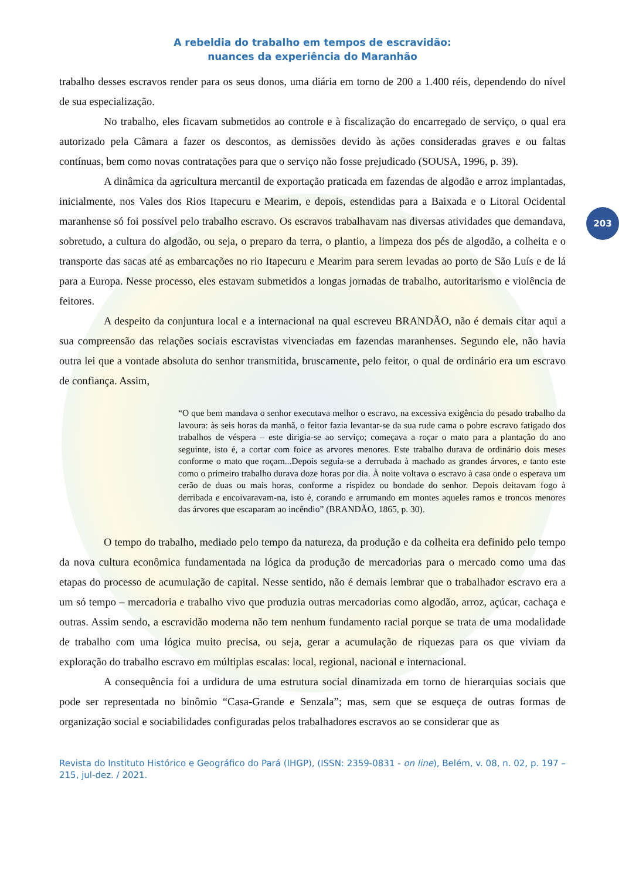203
A rebeldia do trabalho em tempos de escravidão:
nuances da experiência do Maranhão
trabalho desses escravos render para os seus donos, uma diária em torno de 200 a 1.400 réis, dependendo do nível de sua especialização.
No trabalho, eles ficavam submetidos ao controle e à fiscalização do encarregado de serviço, o qual era autorizado pela Câmara a fazer os descontos, as demissões devido às ações consideradas graves e ou faltas contínuas, bem como novas contratações para que o serviço não fosse prejudicado (SOUSA, 1996, p. 39).
A dinâmica da agricultura mercantil de exportação praticada em fazendas de algodão e arroz implantadas, inicialmente, nos Vales dos Rios Itapecuru e Mearim, e depois, estendidas para a Baixada e o Litoral Ocidental maranhense só foi possível pelo trabalho escravo. Os escravos trabalhavam nas diversas atividades que demandava, sobretudo, a cultura do algodão, ou seja, o preparo da terra, o plantio, a limpeza dos pés de algodão, a colheita e o transporte das sacas até as embarcações no rio Itapecuru e Mearim para serem levadas ao porto de São Luís e de lá para a Europa. Nesse processo, eles estavam submetidos a longas jornadas de trabalho, autoritarismo e violência de feitores.
A despeito da conjuntura local e a internacional na qual escreveu BRANDÃO, não é demais citar aqui a sua compreensão das relações sociais escravistas vivenciadas em fazendas maranhenses. Segundo ele, não havia outra lei que a vontade absoluta do senhor transmitida, bruscamente, pelo feitor, o qual de ordinário era um escravo de confiança. Assim,
“O que bem mandava o senhor executava melhor o escravo, na excessiva exigência do pesado trabalho da lavoura: às seis horas da manhã, o feitor fazia levantar-se da sua rude cama o pobre escravo fatigado dos trabalhos de véspera – este dirigia-se ao serviço; começava a roçar o mato para a plantação do ano seguinte, isto é, a cortar com foice as arvores menores. Este trabalho durava de ordinário dois meses conforme o mato que roçam...Depois seguia-se a derrubada à machado as grandes árvores, e tanto este como o primeiro trabalho durava doze horas por dia. À noite voltava o escravo à casa onde o esperava um cerão de duas ou mais horas, conforme a rispidez ou bondade do senhor. Depois deitavam fogo à derribada e encoivaravam-na, isto é, corando e arrumando em montes aqueles ramos e troncos menores das árvores que escaparam ao incêndio” (BRANDÃO, 1865, p. 30).
O tempo do trabalho, mediado pelo tempo da natureza, da produção e da colheita era definido pelo tempo da nova cultura econômica fundamentada na lógica da produção de mercadorias para o mercado como uma das etapas do processo de acumulação de capital. Nesse sentido, não é demais lembrar que o trabalhador escravo era a um só tempo – mercadoria e trabalho vivo que produzia outras mercadorias como algodão, arroz, açúcar, cachaça e outras. Assim sendo, a escravidão moderna não tem nenhum fundamento racial porque se trata de uma modalidade de trabalho com uma lógica muito precisa, ou seja, gerar a acumulação de riquezas para os que viviam da exploração do trabalho escravo em múltiplas escalas: local, regional, nacional e internacional.
A consequência foi a urdidura de uma estrutura social dinamizada em torno de hierarquias sociais que pode ser representada no binômio “Casa-Grande e Senzala”; mas, sem que se esqueça de outras formas de organização social e sociabilidades configuradas pelos trabalhadores escravos ao se considerar que as
Revista do Instituto Histórico e Geográfico do Pará (IHGP), (ISSN: 2359-0831 - on line), Belém, v. 08, n. 02, p. 197 – 215, jul-dez. / 2021.